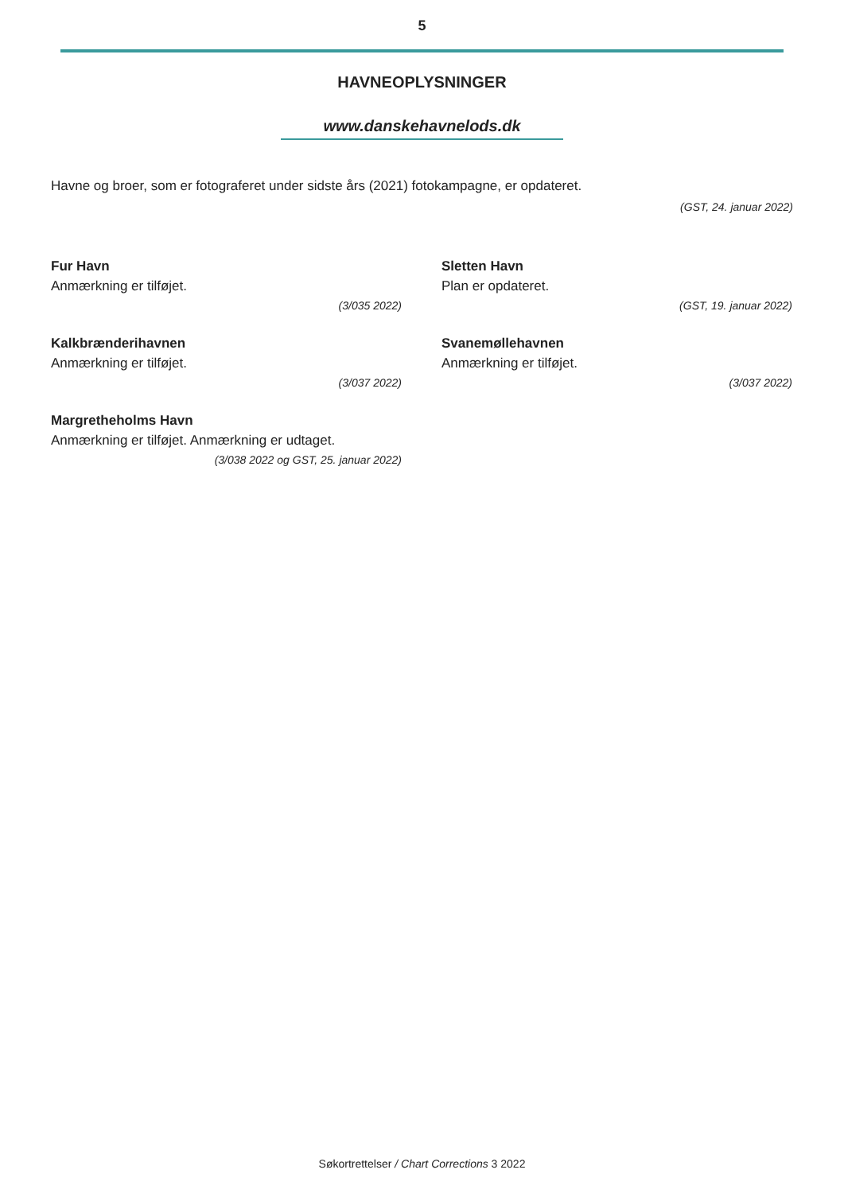5
HAVNEOPLYSNINGER
www.danskehavnelods.dk
Havne og broer, som er fotograferet under sidste års (2021) fotokampagne, er opdateret.
(GST, 24. januar 2022)
Fur Havn
Anmærkning er tilføjet.
(3/035 2022)
Kalkbrænderihavnen
Anmærkning er tilføjet.
(3/037 2022)
Margretheholms Havn
Anmærkning er tilføjet. Anmærkning er udtaget.
(3/038 2022 og GST, 25. januar 2022)
Sletten Havn
Plan er opdateret.
(GST, 19. januar 2022)
Svanemøllehavnen
Anmærkning er tilføjet.
(3/037 2022)
Søkortrettelser / Chart Corrections 3 2022